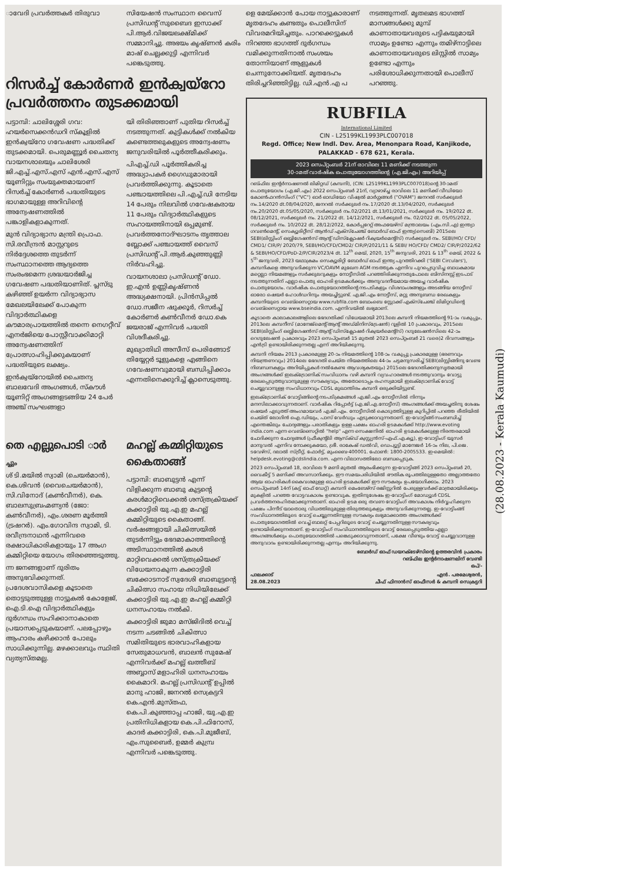ാവേദി പ്രവർത്തകർ തിരുവാ സിയേഷൻ സംസ്ഥാന വൈസ് പ്രസിഡന്റ് സുബൈദ ഇസാക്ക് പി.ആർ.വിജയലക്ഷ്മിക്ക് സമ്മാനിച്ചു. അഭയം കൃഷ്ണൻ കരിം മാഷ് ചെല്ലക്കുട്ടി എന്നിവർ പങ്കെടുത്തു.
റിസർച്ച് കോർണർ ഇൻക്വയ്റോ പ്രവർത്തനം തുടക്കമായി
പട്ടാമ്പി: ചാലിശ്ശേരി ഗവ: ഹയർസെക്കൻഡറി സ്കൂളിൽ ഇൻക്വയ്റോ ഗവേഷണ പദ്ധതിക്ക് തുടക്കമായി. പെരുമണ്ണൂർ ചൈതന്യ വായനശാലയും ചാലിശേരി ജി.എച്ച്.എസ്.എസ് എൻ.എസ്.എസ് യൂണിറ്റും സംയുക്തമായാണ് റിസർച്ച് കോർണർ പദ്ധതിയുടെ ഭാഗമായുള്ള അറിവിന്റെ അന്വേഷണത്തിൽ പങ്കാളികളാകുന്നത്.
മുൻ വിദ്യാഭ്യാസ മന്ത്രി പ്രൊഫ. സി.രവീന്ദ്രൻ മാസ്റ്ററുടെ നിർദ്ദേശത്തെ തുടർന്ന് സംസ്ഥാനത്തെ ആദ്യത്തെ സംരംഭമെന്ന ശ്രദ്ധയാർജിച്ച ഗവേഷണ പദ്ധതിയാണിത്. പ്ലസ്ടു കഴിഞ്ഞ് ഉയർന്ന വിദ്യാഭ്യാസ മേഖലയിലേക്ക് പോകുന്ന വിദ്യാർത്ഥികളെ കൗമാരപ്രായത്തിൽ തന്നെ നെഗറ്റീവ് എനർജിയെ പോസ്റ്റീവാക്കിമാറ്റി അന്വേഷണത്തിന് പ്രോത്സാഹിപ്പിക്കുകയാണ് പദ്ധതിയുടെ ലക്ഷ്യം.
ഇൻക്വയ്റോയിൽ ചൈതന്യ ബാലവേദി അംഗങ്ങൾ, സ്കൗൾ യൂണിറ്റ് അംഗങ്ങളടങ്ങിയ 24 പേർ അഞ്ച് സംഘങ്ങളാ
യി തിരിഞ്ഞാണ് പുതിയ റിസർച്ച് നടത്തുന്നത്. കുട്ടികൾക്ക് നൽകിയ കണ്ടെത്തലുകളുടെ അന്വേഷണം ജനുവരിയിൽ പൂർത്തീകരിക്കും.
പിഎച്ച്.ഡി പൂർത്തികരിച്ച അദ്ധ്യാപകർ ഗൈഡുമാരായി പ്രവർത്തിക്കുന്നു. കൂടാതെ പഞ്ചായത്തിലെ പി.എച്ച്.ഡി നേടിയ 14 പേരും നിലവിൽ ഗവേഷകരായ 11 പേരും വിദ്യാർത്ഥികളുടെ സഹായത്തിനായി ഒപ്പമുണ്ട്. പ്രവർത്തനോദ്ഘാടനം തൃത്താല ബ്ലോക്ക് പഞ്ചായത്ത് വൈസ് പ്രസിഡന്റ് പി.ആർ.കുഞ്ഞുണ്ണി നിർവഹിച്ചു.
വായനശാലാ പ്രസിഡന്റ് ഡോ. ഇ.എൻ ഉണ്ണികൃഷ്ണൻ അദ്ധ്യക്ഷനായി. പ്രിൻസിപ്പൽ ഡോ.സജീന ഷുക്കൂർ, റിസർച്ച് കോർണർ കൺവീനർ ഡോ.കെ ജയരാജ് എന്നിവർ പദ്ധതി വിശദീകരിച്ചു.
മുഖ്യാതിഥി അസീസ് പെരിങ്ങോട് തിയ്യേറ്റർ ടൂളുകളെ എങ്ങിനെ ഗവേഷണവുമായി ബന്ധിപ്പിക്കാം എന്നതിനെക്കുറിച്ച് ക്ലാസെടുത്തു.
തെ എല്ലുപൊടി ാർ
ച്ചും
ശ് ടി.മയിൽ സ്വാമി (ചെയർമാൻ), കെ.ശിവൻ (വൈചെയർമാൻ), സി.വിനോദ് (കൺവീനർ), കെ. ബാലസുബ്രഹ്മണ്യൻ (ജോ: കൺവീനർ), എം.ശരണ മൂർത്തി (ട്രഷറർ). എം.ഗോവിന്ദ സ്വാമി, ടി. രവീന്ദ്രനാഥൻ എന്നിവരെ രക്ഷാധികാരികളായും 17 അംഗ കമ്മിറ്റിയെ യോഗം തിരഞ്ഞെടുത്തു.
ന്ന ജനങ്ങളാണ് ദുരിതം അനുഭവിക്കുന്നത്. പ്രദേശവാസികളെ കൂടാതെ തൊട്ടടുത്തുള്ള നാട്ടുകൽ കോളേജ്, ഐ.ടി.ഐ വിദ്യാർത്ഥികളും ദുർഗന്ധം സഹിക്കാനാകാതെ പ്രയാസപ്പെടുകയാണ്. പലപ്പോഴും ആഹാരം കഴിക്കാൻ പോലും സാധിക്കുന്നില്ല. മഴക്കാലവും സ്ഥിതി വ്യത്യസ്തമല്ല.
മഹല്ല് കമ്മിറ്റിയുടെ കൈതാങ്ങ്
പട്ടാമ്പി: ബാബുട്ടൻ എന്ന് വിളിക്കുന്ന ബാബു കുട്ടന്റെ കരൾമാറ്റിവെക്കൽ ശസ്ത്രക്രിയക്ക് കക്കാട്ടിരി യു.എ.ഇ മഹല്ല് കമ്മിറ്റിയുടെ കൈതാങ്ങ്. വർഷങ്ങളായി ചികിത്സയിൽ തുടർന്നിട്ടും ഭേദമാകാത്തതിന്റെ അടിസ്ഥാനത്തിൽ കരൾ മാറ്റിവെക്കൽ ശസ്ത്രക്രിയക്ക് വിധേയനാകുന്ന കക്കാട്ടിരി ബക്കോടനാട് സ്വദേശി ബാബുട്ടന്റെ ചികിത്സാ സഹായ നിധിയിലേക്ക് കക്കാട്ടിരി യു.എ.ഇ മഹല്ല് കമ്മിറ്റി ധനസഹായം നൽകി.
കക്കാട്ടിരി ജുമാ മസ്ജിദിൽ വെച്ച് നടന്ന ചടങ്ങിൽ ചികിത്സാ സമിതിയുടെ ഭാരവാഹികളായ സേതുമാധവൻ, ബാലൻ സുമേഷ് എന്നിവർക്ക് മഹല്ല് ഖത്തീബ് അബ്ബാസ് മളാഹിരി ധനസഹായം കൈമാറി. മഹല്ല് പ്രസിഡന്റ് ഉപ്പിൽ മാനു ഹാജി, ജനറൽ സെക്രട്ടറി കെ.എൻ.മുസ്തഫ, കെ.പി.കുഞ്ഞാപ്പ ഹാജി, യു.എ.ഇ പ്രതിനിധികളായ കെ.പി.ഫിറോസ്, കാദർ കക്കാട്ടിരി, കെ.പി.മുജീബ്, എം.സുബൈർ, ഉമ്മർ കുമ്പ്ര എന്നിവർ പങ്കെടുത്തു.
ളെ മേയ്ക്കാൻ പോയ നാട്ടുകാരാണ് മൃതദേഹം കണ്ടതും പൊലീസിന് വിവരമറിയിച്ചതും. പാറക്കെട്ടുകൾ നിറഞ്ഞ ഭാഗത്ത് ദുർഗന്ധം വമിക്കുന്നതിനാൽ സംശയം തോന്നിയാണ് ആളുകൾ ചെന്നുനോക്കിയത്. മൃതദേഹം തിരിച്ചറിഞ്ഞിട്ടില്ല. ഡി.എൻ.എ പ
നടത്തുന്നത്. മൃതലമട ഭാഗത്ത് മാസങ്ങൾക്കു മുമ്പ് കാണാതായവരുടെ പട്ടികയുമായി സാമ്യം ഉണ്ടോ എന്നും തമിഴ്നാട്ടിലെ കാണാതായവരുടെ ലിസ്റ്റിൽ സാമ്യം ഉണ്ടോ എന്നും പരിശോധിക്കുന്നതായി പൊലീസ് പറഞ്ഞു.
RUBFILA
International Limited
CIN - L25199KL1993PLC007018
Regd. Office; New Indl. Dev. Area, Menonpara Road, Kanjikode,
PALAKKAD - 678 621, Kerala.
2023 സെപ്റ്റംബർ 21ന് രാവിലെ 11 മണിക്ക് നടത്തുന്ന
30-ാമത് വാർഷിക പൊതുയോഗത്തിന്റെ (എ.ജി.എം) അറിയിപ്പ്
റബ്ഫില ഇന്റർനാഷണൽ ലിമിറ്റഡ് (കമ്പനി), (CIN: L25199KL1993PLC007018)ന്റെ 30-ാമത് പൊതുയോഗം (എ.ജി.എം) 2022 സെപ്റ്റംബർ 21ന്, വ്യാഴാഴ്ച്ച രാവിലെ 11 മണിക്ക് വീഡിയോ കോൺഫറൻസിംഗ് ("VC") ഓർ ഓഡിയോ വിഷ്വൽ മാർഗ്ഗങ്ങൾ ("OVAM") ജനറൽ സർക്കുലർ നം.14/2020 dt.08/04/2020, ജനറൽ സർക്കുലർ നം.17/2020 dt.13/04/2020, സർക്കുലർ നം.20/2020 dt.05/05/2020, സർക്കുലർ നം.02/2021 dt.13/01/2021, സർക്കുലർ നം. 19/2022 dt. 08/12/2021, സർക്കുലർ നം. 21/2022 dt. 14/12/2021, സർക്കുലർ നം. 02/2022 dt. 05/05/2022, സർക്കുലർ നം. 10/2022 dt. 28/12/2022, കോർപ്പറേറ്റ് അഫയേഴ്സ് മന്ത്രാലയം (എം.സി.എ) ഇന്ത്യാ ഗവൺമെന്റ്, സെക്യൂരിറ്റീസ് ആൻഡ് എക്സ്ചേഞ്ച് ബോർഡ് ഓഫ് ഇന്ത്യ(സെബി) 2015ലെ SEBI(ലിസ്റ്റിംഗ് ഒബ്ലിഗേഷൻസ് ആന്റ് ഡിസ്ക്ലോഷർ റിക്വയർമെന്റ്സ്) സർക്കുലർ നം. SEBI/HO/ CFD/ CMD1/ CIR/P/ 2020/79, SEBI/HO/CFD/CMD2/ CIR/P/2021/11 & SEBI/ HO/CFD/ CMD2/ CIR/P/2022/62 & SEBI/HO/CFD/PoD-2/P/CIR/2023/4 dt. 12<sup>th</sup> മെയ്, 2020, 15<sup>th</sup> ജനുവരി, 2021 & 13<sup>th</sup> മെയ്, 2022 & 5<sup>th</sup> ജനുവരി, 2023 യഥാക്രമം സെക്യൂരിറ്റി ബോർഡ് ഓഫ് ഇന്ത്യ പുറത്തിറക്കി ('SEBI Circulars'), കമ്പനികളെ അനുവദിക്കുന്ന VC/OAVM മുഖേന AGM നടത്തുക എന്നിവ പുറപ്പെടുവിച്ച ബാധകമായ മറ്റെല്ലാ നിയമങ്ങളും സർക്കുലറുകളും നോട്ടീസിൽ പറഞ്ഞിരിക്കുന്നതുപോലെ ബിസിനസ്സ് ഇടപാട് നടത്തുന്നതിന് എല്ലാ പൊതു ഓഹരി ഉടമകൾക്കും അനുവദനീയമായ അയച്ച വാർഷിക പൊതുയോഗം. വാർഷിക പൊതുയോഗത്തിന്റെ നടപടികളും വിശദാംശങ്ങളും അടങ്ങിയ നോട്ടീസ് ഓരോ ഷെയർ ഹോൾഡറിനും അയച്ചിട്ടുണ്ട്. എ.ജി.എം നോട്ടീസ്, മറ്റു അനുബന്ധ രേഖകളും കമ്പനിയുടെ വെബ്സൈറ്റായ www.rubfila.com ബോംബെ സ്റ്റോക്ക് എക്സ്ചേഞ്ച് ലിമിറ്റഡിന്റെ വെബ്സൈറ്റായ www.bseindia.com. എന്നിവയിൽ ലഭ്യമാണ്.
കൂടാതെ കാലാകാലങ്ങളിലെ ഭേദഗതിക്ക് വിധേയമായി 2013ലെ കമ്പനി നിയമത്തിന്റെ 91-ാം വകുപ്പും, 2013ലെ കമ്പനീസ് (മാനേജ്മെന്റ് ആന്റ് അഡ്മിനിസ്ട്രേഷൻ) റൂളിൽ 10 പ്രകാരവും, 2015ലെ SEBI(ലിസ്റ്റിംഗ് ഒബ്ലിഗേഷൻസ് ആന്റ് ഡിസ്ക്ലോഷർ റിക്വയർമെന്റ്സ്) റഗുലേഷൻസിലെ 42-ാം റെഗുലേഷൻ പ്രകാരവും 2023 സെപ്റ്റംബർ 15 മുതൽ 2023 സെപ്റ്റംബർ 21 വരെ)2 ദിവസങ്ങളും എൻട്രി ഉണ്ടായിരിക്കുന്നതല്ല എന്ന് അറിയിക്കുന്നു.
കമ്പനി നിയമം 2013 പ്രകാരമുള്ള 20-ാം നിയമത്തിന്റെ 108-ാം വകുപ്പു പ്രകാരമുള്ള (ഭരണവും നിയന്ത്രണവും) 2014ലെ ഭേദഗതി ചെയ്ത നിയമത്തിലെ 44-ാം ചട്ടമനുസരിച്ച് SEBI(ലിസ്റ്റിങ്ങിനു വേണ്ട നിബന്ധനകളും അറിയിപ്പുകൾ നൽകേണ്ട ആവശ്യകതയും) 2015ലെ ഭേദഗതിക്കനുസൃതമായി അംഗങ്ങൾക്ക് ഇലക്ട്രോണിക് സംവിധാനം വഴി കമ്പനി വ്യവഹാരങ്ങൾ നടത്തുവാനും വോട്ടു രേഖപ്പെടുത്തുവാനുമുള്ള സൗകര്യവും, അതോടൊപ്പം രഹസ്യമായി ഇലക്ട്രോണിക് വോട്ട് ചെയ്യുവാനുള്ള സംവിധാനവും CDSL മുഖാന്തിരം കമ്പനി ഒരുക്കിയിട്ടുണ്ട്.
ഇലക്ട്രോണിക് വോട്ടിങ്ങിന്റെ നടപടിക്രമങ്ങൾ എ.ജി.എം നോട്ടീസിൽ നിന്നും മനസിലാക്കാവുന്നതാണ്. വാർഷിക റിപ്പോർട്ട് (എ.ജി.എ.നോട്ടീസ്) അംഗങ്ങൾക്ക് അയച്ചതിനു ശേഷം ഷെയർ എടുത്ത് അംഗമായവർ എ.ജി.എം. നോട്ടീസിൽ കൊടുത്തിട്ടുള്ള കുറിപ്പിൽ പറഞ്ഞ രീതിയിൽ ചെയ്ത് ലോഗിൻ ഐ.ഡിയും, പാസ് വേർഡും എടുക്കാവുന്നതാണ്. ഇ-വോട്ടിങ്ങ് സംബന്ധിച്ച് എന്തെങ്കിലും ചോദ്യങ്ങളും പരാതികളും ഉള്ള പക്ഷം ഓഹരി ഉടമകൾക്ക് http://www.evoting india.com എന്ന വെബ്സൈറ്റിൽ "help" എന്ന സെക്ഷനിൽ ഓഹരി ഉടമകൾക്കുള്ള നിരന്തരമായി ചോദിക്കുന്ന ചോദ്യങ്ങൾ (ഫ്രീക്വന്റ്ലി ആസ്ക്ഡ് ക്വസ്റ്റ്യൻസ്-എഫ്.എ.ക്യൂ), ഇ-വോട്ടിംഗ് യൂസർ മാനുവൽ എന്നിവ നോക്കുകയോ, ശ്രീ. രാകേഷ് ഡൽവി, ഡെപ്യൂട്ടി മാനേജർ 16-ാം നില, പി.ജെ. ടവേഴ്സ്, ദലാൽ സ്ട്രീറ്റ്, ഫോർട്ട്, മുംബൈ-400001. ഫോൺ: 1800-2005533. ഇ-മെയിൽ: helpdesk.evoting@cdslindia.com. എന്ന വിലാസത്തിലോ ബന്ധപ്പെടുക.
2023 സെപ്റ്റംബർ 18, രാവിലെ 9 മണി മുതൽ ആരംഭിക്കുന്ന ഇ-വോട്ടിങ്ങ് 2023 സെപ്റ്റംബർ 20, വൈകീട്ട് 5 മണിക്ക് അവസാനിക്കും. ഈ സമയപരിധിയിൽ ഭൗതിക രൂപത്തിലുള്ളതോ അല്ലാത്തതോ ആയ ഓഹരികൾ കൈവശമുള്ള ഓഹരി ഉടമകൾക്ക് ഈ സൗകര്യം ഉപയോഗിക്കാം. 2023 സെപ്റ്റംബർ 14ന് (കട്ട് ഓഫ് ഡേറ്റ്) കമ്പനി മെംബേഴ്സ് രജിസ്റ്ററിൽ പേരുള്ളവർക്ക് മാത്രമായിരിക്കും മുകളിൽ പറഞ്ഞ വോട്ടവകാശം ഉണ്ടാവുക. ഇതിനുശേഷം ഇ-വോട്ടിംഗ് മോഡ്യൂൾ CDSL പ്രവർത്തനരഹിതമാക്കുന്നതാണ്. ഓഹരി ഉടമ ഒരു തവണ വോട്ടിംഗ് അവകാശം നിർവ്വഹിക്കുന്ന പക്ഷം പിന്നീട് യാതൊരു വിധത്തിലുമുള്ള തിരുത്തലുകളും അനുവദിക്കുന്നതല്ല. ഇ-വോട്ടിംങ്ങ് സംവിധാനത്തിലൂടെ വോട്ട് ചെയ്യുന്നതിനുള്ള സൗകര്യം ലഭ്യമാക്കാത്ത അംഗങ്ങൾക്ക് പൊതുയോഗത്തിൽ വെച്ച് ബാലറ്റ് പേപ്പറിലൂടെ വോട്ട് ചെയ്യുന്നതിനുള്ള സൗകര്യവും ഉണ്ടായിരിക്കുന്നതാണ്. ഇ-വോട്ടിംഗ് സംവിധാനത്തിലൂടെ വോട്ട് രേഖപ്പെടുത്തിയ എല്ലാ അംഗങ്ങൾക്കും പൊതുയോഗത്തിൽ പങ്കെടുക്കാവുന്നതാണ്, പക്ഷേ വീണ്ടും വോട്ട് ചെയ്യുവാനുള്ള അനുവാദം ഉണ്ടായിരിക്കുന്നതല്ല എന്നും അറിയിക്കുന്നു.
ബോർഡ് ഓഫ് ഡയറക്ടേഴ്സിന്റെ ഉത്തരവിൻ പ്രകാരം
റബ്ഫില ഇന്റർനാഷണലിന് വേണ്ടി
ഒപ്/-
പാലക്കാട്
28.08.2023 എൻ. പരമേശ്വരൻ,
ചീഫ് ഫിനാൻസ് ഓഫീസർ & കമ്പനി സെക്രട്ടറി
(28.08.2023 - Kerala Kaumudi)